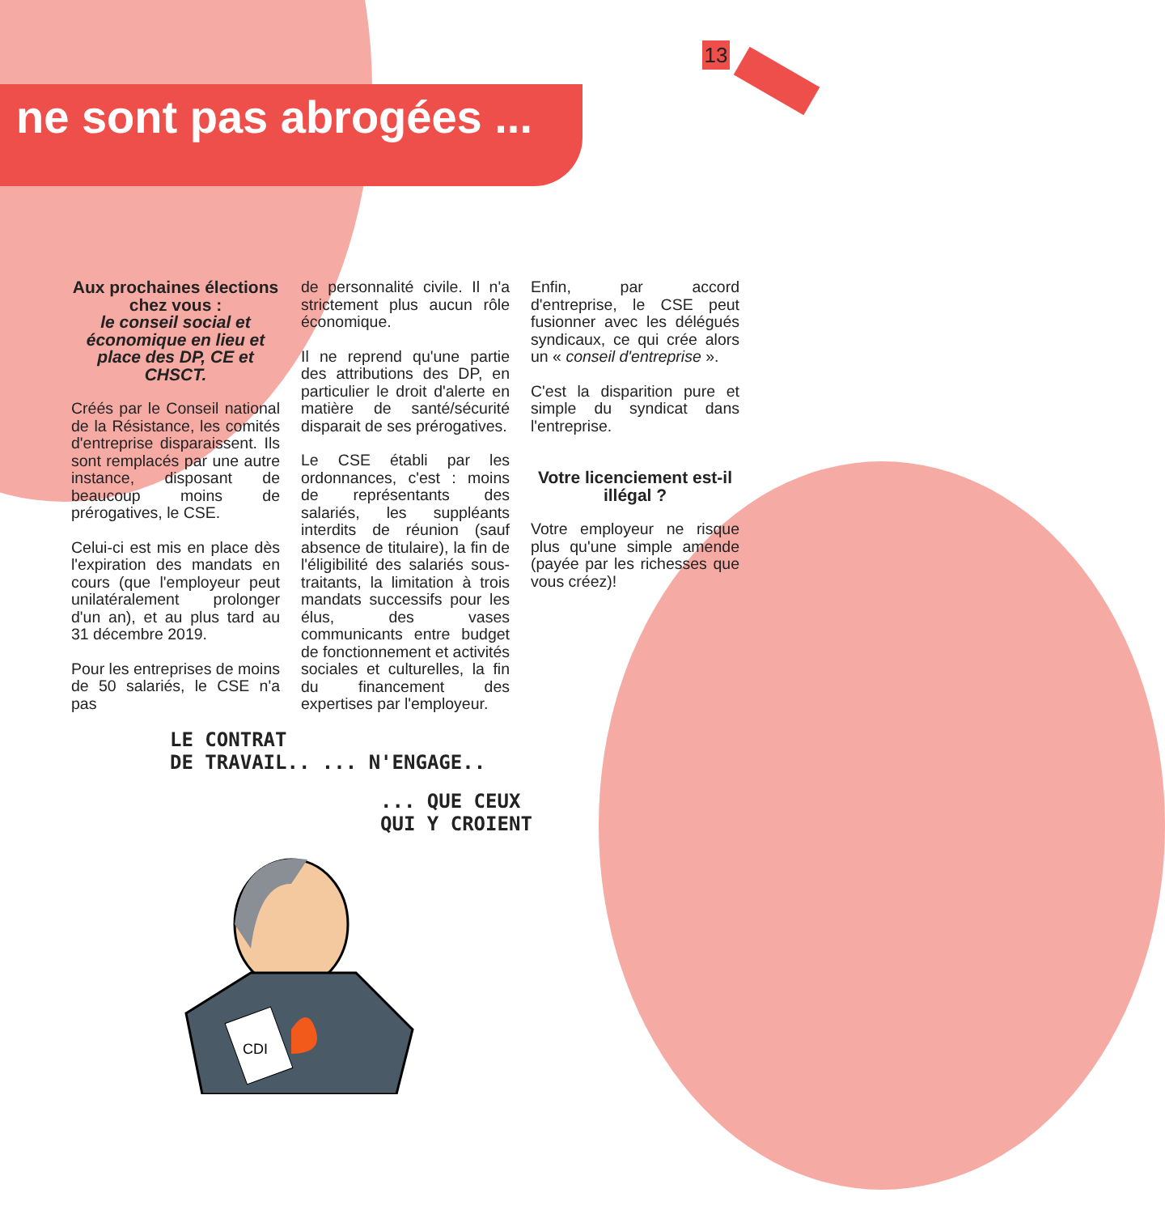13
ne sont pas abrogées ...
Aux prochaines élections chez vous :
le conseil social et économique en lieu et place des DP, CE et CHSCT.
Créés par le Conseil national de la Résistance, les comités d'entreprise disparaissent. Ils sont remplacés par une autre instance, disposant de beaucoup moins de prérogatives, le CSE.
Celui-ci est mis en place dès l'expiration des mandats en cours (que l'employeur peut unilatéralement prolonger d'un an), et au plus tard au 31 décembre 2019.
Pour les entreprises de moins de 50 salariés, le CSE n'a pas
de personnalité civile. Il n'a strictement plus aucun rôle économique.
Il ne reprend qu'une partie des attributions des DP, en particulier le droit d'alerte en matière de santé/sécurité disparait de ses prérogatives.
Le CSE établi par les ordonnances, c'est : moins de représentants des salariés, les suppléants interdits de réunion (sauf absence de titulaire), la fin de l'éligibilité des salariés sous-traitants, la limitation à trois mandats successifs pour les élus, des vases communicants entre budget de fonctionnement et activités sociales et culturelles, la fin du financement des expertises par l'employeur.
Enfin, par accord d'entreprise, le CSE peut fusionner avec les délégués syndicaux, ce qui crée alors un « conseil d'entreprise ».
C'est la disparition pure et simple du syndicat dans l'entreprise.
Votre licenciement est-il illégal ?
Votre employeur ne risque plus qu'une simple amende (payée par les richesses que vous créez)!
LE CONTRAT
DE TRAVAIL.. ... N'ENGAGE..
... QUE CEUX
QUI Y CROIENT
CDI